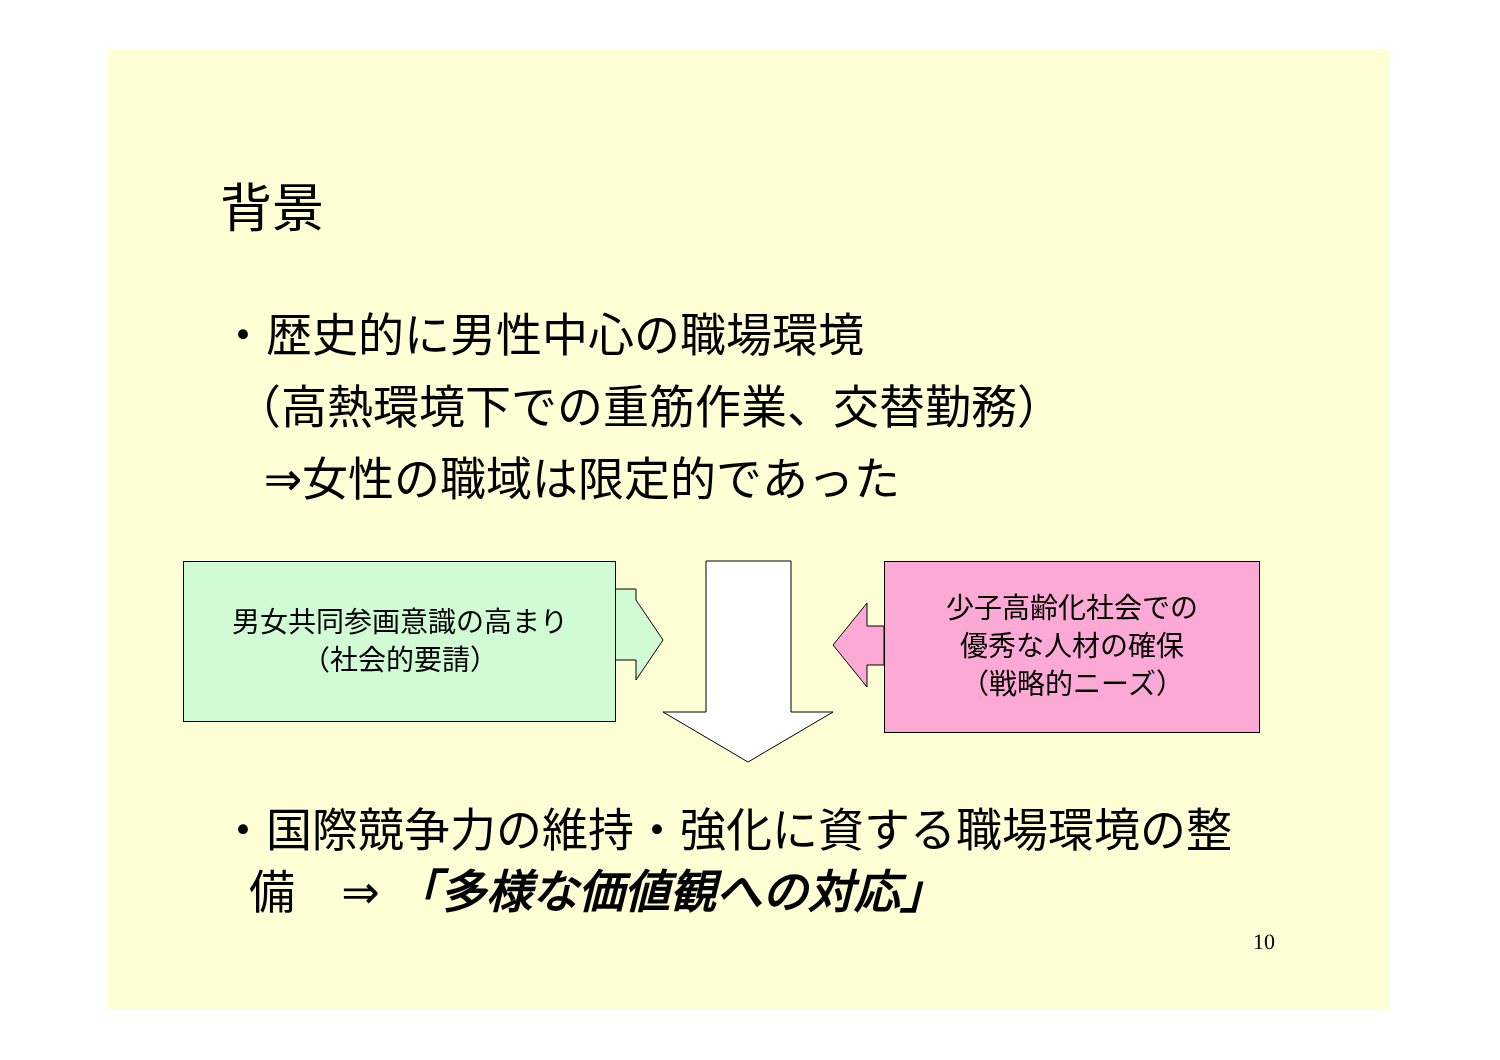背景
・歴史的に男性中心の職場環境
（高熱環境下での重筋作業、交替勤務）
⇒女性の職域は限定的であった
男女共同参画意識の高まり
（社会的要請）
少子高齢化社会での
優秀な人材の確保
（戦略的ニーズ）
・国際競争力の維持・強化に資する職場環境の整
備　⇒ 「多様な価値観への対応」
10